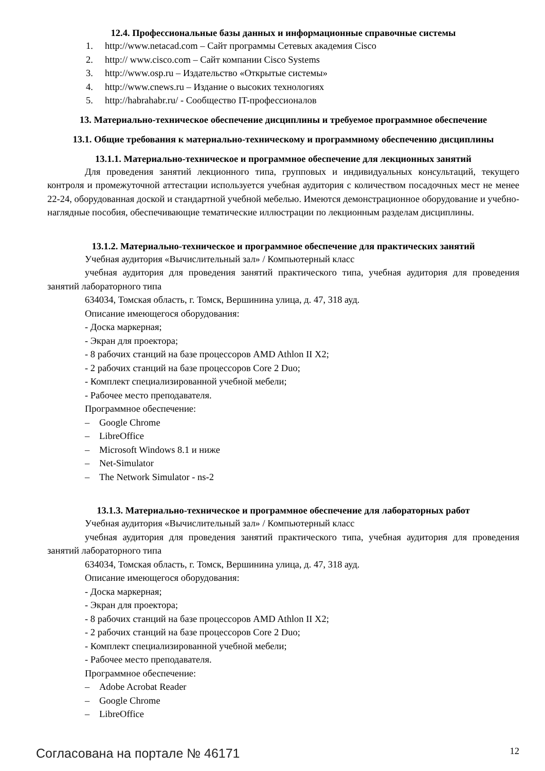12.4. Профессиональные базы данных и информационные справочные системы
1. http://www.netacad.com – Сайт программы Сетевых академия Cisco
2. http:// www.cisco.com – Сайт компании Cisco Systems
3. http://www.osp.ru – Издательство «Открытые системы»
4. http://www.cnews.ru – Издание о высоких технологиях
5. http://habrahabr.ru/ - Сообщество IT-профессионалов
13. Материально-техническое обеспечение дисциплины и требуемое программное обеспечение
13.1. Общие требования к материально-техническому и программному обеспечению дисциплины
13.1.1. Материально-техническое и программное обеспечение для лекционных занятий
Для проведения занятий лекционного типа, групповых и индивидуальных консультаций, текущего контроля и промежуточной аттестации используется учебная аудитория с количеством посадочных мест не менее 22-24, оборудованная доской и стандартной учебной мебелью. Имеются демонстрационное оборудование и учебно-наглядные пособия, обеспечивающие тематические иллюстрации по лекционным разделам дисциплины.
13.1.2. Материально-техническое и программное обеспечение для практических занятий
Учебная аудитория «Вычислительный зал» / Компьютерный класс
учебная аудитория для проведения занятий практического типа, учебная аудитория для проведения занятий лабораторного типа
634034, Томская область, г. Томск, Вершинина улица, д. 47, 318 ауд.
Описание имеющегося оборудования:
- Доска маркерная;
- Экран для проектора;
- 8 рабочих станций на базе процессоров AMD Athlon II X2;
- 2 рабочих станций на базе процессоров Core 2 Duo;
- Комплект специализированной учебной мебели;
- Рабочее место преподавателя.
Программное обеспечение:
– Google Chrome
– LibreOffice
– Microsoft Windows 8.1 и ниже
– Net-Simulator
– The Network Simulator - ns-2
13.1.3. Материально-техническое и программное обеспечение для лабораторных работ
Учебная аудитория «Вычислительный зал» / Компьютерный класс
учебная аудитория для проведения занятий практического типа, учебная аудитория для проведения занятий лабораторного типа
634034, Томская область, г. Томск, Вершинина улица, д. 47, 318 ауд.
Описание имеющегося оборудования:
- Доска маркерная;
- Экран для проектора;
- 8 рабочих станций на базе процессоров AMD Athlon II X2;
- 2 рабочих станций на базе процессоров Core 2 Duo;
- Комплект специализированной учебной мебели;
- Рабочее место преподавателя.
Программное обеспечение:
– Adobe Acrobat Reader
– Google Chrome
– LibreOffice
Согласована на портале № 46171 12